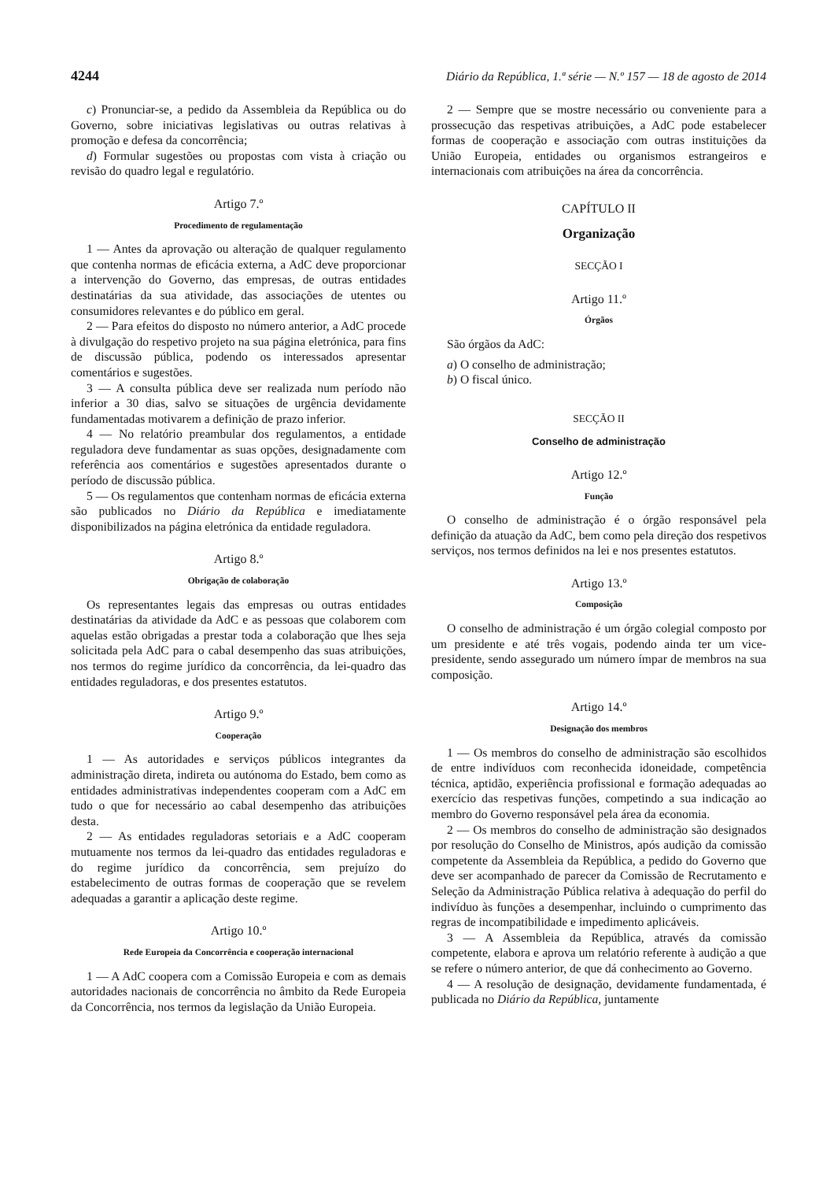4244 Diário da República, 1.ª série — N.º 157 — 18 de agosto de 2014
c) Pronunciar-se, a pedido da Assembleia da República ou do Governo, sobre iniciativas legislativas ou outras relativas à promoção e defesa da concorrência;
d) Formular sugestões ou propostas com vista à criação ou revisão do quadro legal e regulatório.
Artigo 7.º
Procedimento de regulamentação
1 — Antes da aprovação ou alteração de qualquer regulamento que contenha normas de eficácia externa, a AdC deve proporcionar a intervenção do Governo, das empresas, de outras entidades destinatárias da sua atividade, das associações de utentes ou consumidores relevantes e do público em geral.
2 — Para efeitos do disposto no número anterior, a AdC procede à divulgação do respetivo projeto na sua página eletrónica, para fins de discussão pública, podendo os interessados apresentar comentários e sugestões.
3 — A consulta pública deve ser realizada num período não inferior a 30 dias, salvo se situações de urgência devidamente fundamentadas motivarem a definição de prazo inferior.
4 — No relatório preambular dos regulamentos, a entidade reguladora deve fundamentar as suas opções, designadamente com referência aos comentários e sugestões apresentados durante o período de discussão pública.
5 — Os regulamentos que contenham normas de eficácia externa são publicados no Diário da República e imediatamente disponibilizados na página eletrónica da entidade reguladora.
Artigo 8.º
Obrigação de colaboração
Os representantes legais das empresas ou outras entidades destinatárias da atividade da AdC e as pessoas que colaborem com aquelas estão obrigadas a prestar toda a colaboração que lhes seja solicitada pela AdC para o cabal desempenho das suas atribuições, nos termos do regime jurídico da concorrência, da lei-quadro das entidades reguladoras, e dos presentes estatutos.
Artigo 9.º
Cooperação
1 — As autoridades e serviços públicos integrantes da administração direta, indireta ou autónoma do Estado, bem como as entidades administrativas independentes cooperam com a AdC em tudo o que for necessário ao cabal desempenho das atribuições desta.
2 — As entidades reguladoras setoriais e a AdC cooperam mutuamente nos termos da lei-quadro das entidades reguladoras e do regime jurídico da concorrência, sem prejuízo do estabelecimento de outras formas de cooperação que se revelem adequadas a garantir a aplicação deste regime.
Artigo 10.º
Rede Europeia da Concorrência e cooperação internacional
1 — A AdC coopera com a Comissão Europeia e com as demais autoridades nacionais de concorrência no âmbito da Rede Europeia da Concorrência, nos termos da legislação da União Europeia.
2 — Sempre que se mostre necessário ou conveniente para a prossecução das respetivas atribuições, a AdC pode estabelecer formas de cooperação e associação com outras instituições da União Europeia, entidades ou organismos estrangeiros e internacionais com atribuições na área da concorrência.
CAPÍTULO II
Organização
SECÇÃO I
Artigo 11.º
Órgãos
São órgãos da AdC:
a) O conselho de administração;
b) O fiscal único.
SECÇÃO II
Conselho de administração
Artigo 12.º
Função
O conselho de administração é o órgão responsável pela definição da atuação da AdC, bem como pela direção dos respetivos serviços, nos termos definidos na lei e nos presentes estatutos.
Artigo 13.º
Composição
O conselho de administração é um órgão colegial composto por um presidente e até três vogais, podendo ainda ter um vice-presidente, sendo assegurado um número ímpar de membros na sua composição.
Artigo 14.º
Designação dos membros
1 — Os membros do conselho de administração são escolhidos de entre indivíduos com reconhecida idoneidade, competência técnica, aptidão, experiência profissional e formação adequadas ao exercício das respetivas funções, competindo a sua indicação ao membro do Governo responsável pela área da economia.
2 — Os membros do conselho de administração são designados por resolução do Conselho de Ministros, após audição da comissão competente da Assembleia da República, a pedido do Governo que deve ser acompanhado de parecer da Comissão de Recrutamento e Seleção da Administração Pública relativa à adequação do perfil do indivíduo às funções a desempenhar, incluindo o cumprimento das regras de incompatibilidade e impedimento aplicáveis.
3 — A Assembleia da República, através da comissão competente, elabora e aprova um relatório referente à audição a que se refere o número anterior, de que dá conhecimento ao Governo.
4 — A resolução de designação, devidamente fundamentada, é publicada no Diário da República, juntamente